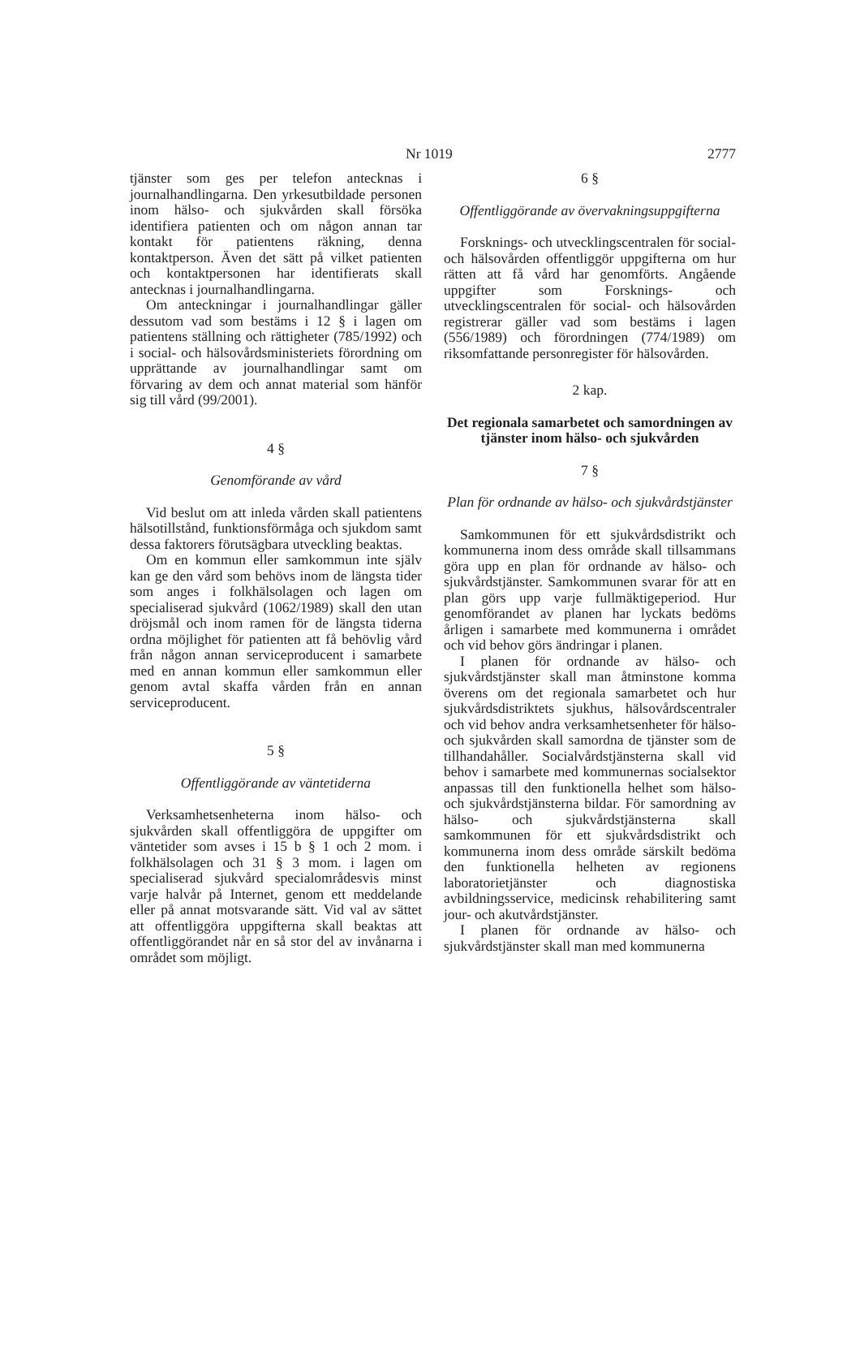Nr 1019 2777
tjänster som ges per telefon antecknas i journalhandlingarna. Den yrkesutbildade personen inom hälso- och sjukvården skall försöka identifiera patienten och om någon annan tar kontakt för patientens räkning, denna kontaktperson. Även det sätt på vilket patienten och kontaktpersonen har identifierats skall antecknas i journalhandlingarna.
Om anteckningar i journalhandlingar gäller dessutom vad som bestäms i 12 § i lagen om patientens ställning och rättigheter (785/1992) och i social- och hälsovårdsministeriets förordning om upprättande av journalhandlingar samt om förvaring av dem och annat material som hänför sig till vård (99/2001).
4 §
Genomförande av vård
Vid beslut om att inleda vården skall patientens hälsotillstånd, funktionsförmåga och sjukdom samt dessa faktorers förutsägbara utveckling beaktas.
Om en kommun eller samkommun inte själv kan ge den vård som behövs inom de längsta tider som anges i folkhälsolagen och lagen om specialiserad sjukvård (1062/1989) skall den utan dröjsmål och inom ramen för de längsta tiderna ordna möjlighet för patienten att få behövlig vård från någon annan serviceproducent i samarbete med en annan kommun eller samkommun eller genom avtal skaffa vården från en annan serviceproducent.
5 §
Offentliggörande av väntetiderna
Verksamhetsenheterna inom hälso- och sjukvården skall offentliggöra de uppgifter om väntetider som avses i 15 b § 1 och 2 mom. i folkhälsolagen och 31 § 3 mom. i lagen om specialiserad sjukvård specialområdesvis minst varje halvår på Internet, genom ett meddelande eller på annat motsvarande sätt. Vid val av sättet att offentliggöra uppgifterna skall beaktas att offentliggörandet når en så stor del av invånarna i området som möjligt.
6 §
Offentliggörande av övervakningsuppgifterna
Forsknings- och utvecklingscentralen för social- och hälsovården offentliggör uppgifterna om hur rätten att få vård har genomförts. Angående uppgifter som Forsknings- och utvecklingscentralen för social- och hälsovården registrerar gäller vad som bestäms i lagen (556/1989) och förordningen (774/1989) om riksomfattande personregister för hälsovården.
2 kap.
Det regionala samarbetet och samordningen av tjänster inom hälso- och sjukvården
7 §
Plan för ordnande av hälso- och sjukvårdstjänster
Samkommunen för ett sjukvårdsdistrikt och kommunerna inom dess område skall tillsammans göra upp en plan för ordnande av hälso- och sjukvårdstjänster. Samkommunen svarar för att en plan görs upp varje fullmäktigeperiod. Hur genomförandet av planen har lyckats bedöms årligen i samarbete med kommunerna i området och vid behov görs ändringar i planen.
I planen för ordnande av hälso- och sjukvårdstjänster skall man åtminstone komma överens om det regionala samarbetet och hur sjukvårdsdistriktets sjukhus, hälsovårdscentraler och vid behov andra verksamhetsenheter för hälso- och sjukvården skall samordna de tjänster som de tillhandahåller. Socialvårdstjänsterna skall vid behov i samarbete med kommunernas socialsektor anpassas till den funktionella helhet som hälso- och sjukvårdstjänsterna bildar. För samordning av hälso- och sjukvårdstjänsterna skall samkommunen för ett sjukvårdsdistrikt och kommunerna inom dess område särskilt bedöma den funktionella helheten av regionens laboratorietjänster och diagnostiska avbildningsservice, medicinsk rehabilitering samt jour- och akutvårdstjänster.
I planen för ordnande av hälso- och sjukvårdstjänster skall man med kommunerna